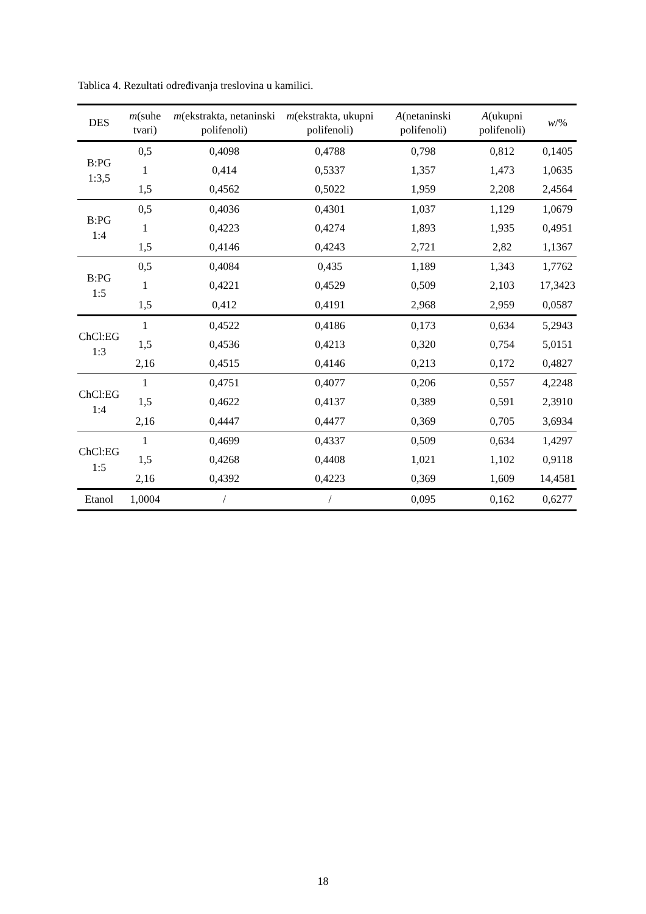Tablica 4. Rezultati određivanja treslovina u kamilici.
| DES | m (suhe tvari) | m (ekstrakta, netaninski polifenoli) | m (ekstrakta, ukupni polifenoli) | A (netaninski polifenoli) | A (ukupni polifenoli) | w /% |
| --- | --- | --- | --- | --- | --- | --- |
| B:PG 1:3,5 | 0,5 | 0,4098 | 0,4788 | 0,798 | 0,812 | 0,1405 |
| | 1 | 0,414 | 0,5337 | 1,357 | 1,473 | 1,0635 |
| | 1,5 | 0,4562 | 0,5022 | 1,959 | 2,208 | 2,4564 |
| B:PG 1:4 | 0,5 | 0,4036 | 0,4301 | 1,037 | 1,129 | 1,0679 |
| | 1 | 0,4223 | 0,4274 | 1,893 | 1,935 | 0,4951 |
| | 1,5 | 0,4146 | 0,4243 | 2,721 | 2,82 | 1,1367 |
| B:PG 1:5 | 0,5 | 0,4084 | 0,435 | 1,189 | 1,343 | 1,7762 |
| | 1 | 0,4221 | 0,4529 | 0,509 | 2,103 | 17,3423 |
| | 1,5 | 0,412 | 0,4191 | 2,968 | 2,959 | 0,0587 |
| ChCl:EG 1:3 | 1 | 0,4522 | 0,4186 | 0,173 | 0,634 | 5,2943 |
| | 1,5 | 0,4536 | 0,4213 | 0,320 | 0,754 | 5,0151 |
| | 2,16 | 0,4515 | 0,4146 | 0,213 | 0,172 | 0,4827 |
| ChCl:EG 1:4 | 1 | 0,4751 | 0,4077 | 0,206 | 0,557 | 4,2248 |
| | 1,5 | 0,4622 | 0,4137 | 0,389 | 0,591 | 2,3910 |
| | 2,16 | 0,4447 | 0,4477 | 0,369 | 0,705 | 3,6934 |
| ChCl:EG 1:5 | 1 | 0,4699 | 0,4337 | 0,509 | 0,634 | 1,4297 |
| | 1,5 | 0,4268 | 0,4408 | 1,021 | 1,102 | 0,9118 |
| | 2,16 | 0,4392 | 0,4223 | 0,369 | 1,609 | 14,4581 |
| Etanol | 1,0004 | / | / | 0,095 | 0,162 | 0,6277 |
18